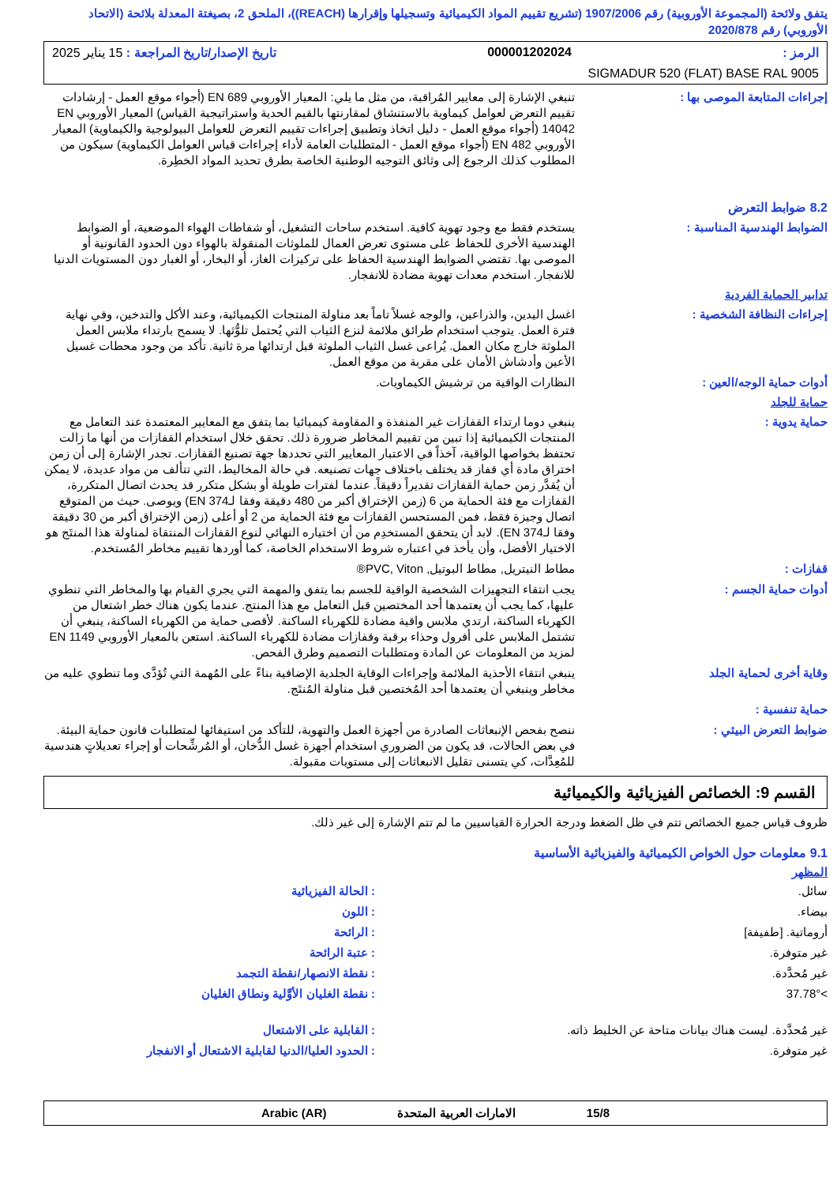يتفق ولائحة (المجموعة الأوروبية) رقم 1907/2006 (تشريع تقييم المواد الكيميائية وتسجيلها وإقرارها (REACH))، الملحق 2، بصيغتة المعدلة بلائحة (الاتحاد الأوروبي) رقم 2020/878
الرمز : 000001202024 تاريخ الإصدار/تاريخ المراجعة : 15 يناير 2025
SIGMADUR 520 (FLAT) BASE RAL 9005
إجراءات المتابعة الموصى بها : تنبغي الإشارة إلى معايير المُراقبة، من مثل ما يلي: المعيار الأوروبي EN 689 (أجواء موقع العمل - إرشادات تقييم التعرض لعوامل كيماوية بالاستنشاق لمقارنتها بالقيم الحدية واستراتيجية القياس) المعيار الأوروبي EN 14042 (أجواء موقع العمل - دليل اتخاذ وتطبيق إجراءات تقييم التعرض للعوامل البيولوجية والكيماوية) المعيار الأوروبي EN 482 (أجواء موقع العمل - المتطلبات العامة لأداء إجراءات قياس العوامل الكيماوية) سيكون من المطلوب كذلك الرجوع إلى وثائق التوجيه الوطنية الخاصة بطرق تحديد المواد الخطِرة.
8.2 ضوابط التعرض
الضوابط الهندسية المناسبة : يستخدم فقط مع وجود تهوية كافية. استخدم ساحات التشغيل، أو شفاطات الهواء الموضعية، أو الضوابط الهندسية الأخرى للحفاظ على مستوى تعرض العمال للملوثات المنقولة بالهواء دون الحدود القانونية أو الموصى بها. تقتضي الضوابط الهندسية الحفاظ على تركيزات الغاز، أو البخار، أو الغبار دون المستويات الدنيا للانفجار. استخدم معدات تهوية مضادة للانفجار.
تدابير الحماية الفردية
إجراءات النظافة الشخصية : اغسل اليدين، والذراعين، والوجه غسلاً تاماً بعد مناولة المنتجات الكيميائية، وعند الأكل والتدخين، وفي نهاية فترة العمل. يتوجب استخدام طرائق ملائمة لنزع الثياب التي يُحتمل تلوُّثها. لا يسمح بارتداء ملابس العمل الملوثة خارج مكان العمل. يُراعى غسل الثياب الملوثة قبل ارتدائها مرة ثانية. تأكد من وجود محطات غسيل الأعين وأدشاش الأمان على مقربة من موقع العمل.
أدوات حماية الوجه/العين : النظارات الواقية من ترشيش الكيماويات.
حماية للجلد
حماية يدوية : ينبغي دوما ارتداء القفازات غير المنفذة و المقاومة كيميائيا بما يتفق مع المعايير المعتمدة عند التعامل مع المنتجات الكيميائية إذا تبين من تقييم المخاطر ضرورة ذلك. تحقق خلال استخدام القفازات من أنها ما زالت تحتفظ بخواصها الواقية، آخذاً في الاعتبار المعايير التي تحددها جهة تصنيع القفازات. تجدر الإشارة إلى أن زمن اختراق مادة أي قفاز قد يختلف باختلاف جهات تصنيعه. في حالة المخاليط، التي تتألف من مواد عديدة، لا يمكن أن يُقدَّر زمن حماية القفازات تقديراً دقيقاً. عندما لفترات طويلة أو بشكل متكرر قد يحدث اتصال المتكررة، القفازات مع فئة الحماية من 6 (زمن الإختراق أكبر من 480 دقيقة وفقا لـEN 374) ويوصى. حيث من المتوقع اتصال وجيزة فقط، فمن المستحسن القفازات مع فئة الحماية من 2 أو أعلى (زمن الإختراق أكبر من 30 دقيقة وفقا لـEN 374). لابد أن يتحقق المستخدِم من أن اختياره النهائي لنوع القفازات المنتقاة لمناولة هذا المنتَج هو الاختيار الأفضل، وأن يأخذ في اعتباره شروط الاستخدام الخاصة، كما أوردها تقييم مخاطر المُستخدم.
قفازات : مطاط النيتريل, مطاط البوتيل, PVC, Viton®
أدوات حماية الجسم : يجب انتقاء التجهيزات الشخصية الواقية للجسم بما يتفق والمهمة التي يجري القيام بها والمخاطر التي تنطوي عليها، كما يجب أن يعتمدها أحد المختصين قبل التعامل مع هذا المنتج. عندما يكون هناك خطر اشتعال من الكهرباء الساكنة، ارتدي ملابس واقية مضادة للكهرباء الساكنة. لأقصى حماية من الكهرباء الساكنة، ينبغي أن تشتمل الملابس على أفرول وحذاء برقبة وقفازات مضادة للكهرباء الساكنة. استعن بالمعيار الأوروبي EN 1149 لمزيد من المعلومات عن المادة ومتطلبات التصميم وطرق الفحص.
وقاية أخرى لحماية الجلد ينبغي انتقاء الأحذية الملائمة وإجراءات الوقاية الجلدية الإضافية بناءً على المُهمة التي تُؤدَّى وما تنطوي عليه من مخاطر وينبغي أن يعتمدها أحد المُختصين قبل مناولة المُنتَج.
حماية تنفسية :
ضوابط التعرض البيئي : ننصح بفحص الإنبعاثات الصادرة من أجهزة العمل والتهوية، للتأكد من استيفائها لمتطلبات قانون حماية البيئة. في بعض الحالات، قد يكون من الضروري استخدام أجهزة غسل الدُّخان، أو المُرشِّحات أو إجراء تعديلاتٍ هندسية للمُعِدَّات، كي يتسنى تقليل الانبعاثات إلى مستويات مقبولة.
القسم 9: الخصائص الفيزيائية والكيميائية
ظروف قياس جميع الخصائص تتم في ظل الضغط ودرجة الحرارة القياسيين ما لم تتم الإشارة إلى غير ذلك.
9.1 معلومات حول الخواص الكيميائية والفيزيائية الأساسية
المظهر
سائل. : الحالة الفيزيائية
بيضاء. : اللون
أروماتية. [طفيفة] : الرائحة
غير متوفرة. : عتبة الرائحة
غير مُحدَّدة. : نقطة الانصهار/نقطة التجمد
>37.78° : نقطة الغليان الأوَّلية ونطاق الغليان
غير مُحدَّدة. ليست هناك بيانات متاحة عن الخليط ذاته.
: القابلية على الاشتعال
غير متوفرة. : الحدود العليا/الدنيا لقابلية الاشتعال أو الانفجار
15/8 الامارات العربية المتحدة Arabic (AR)